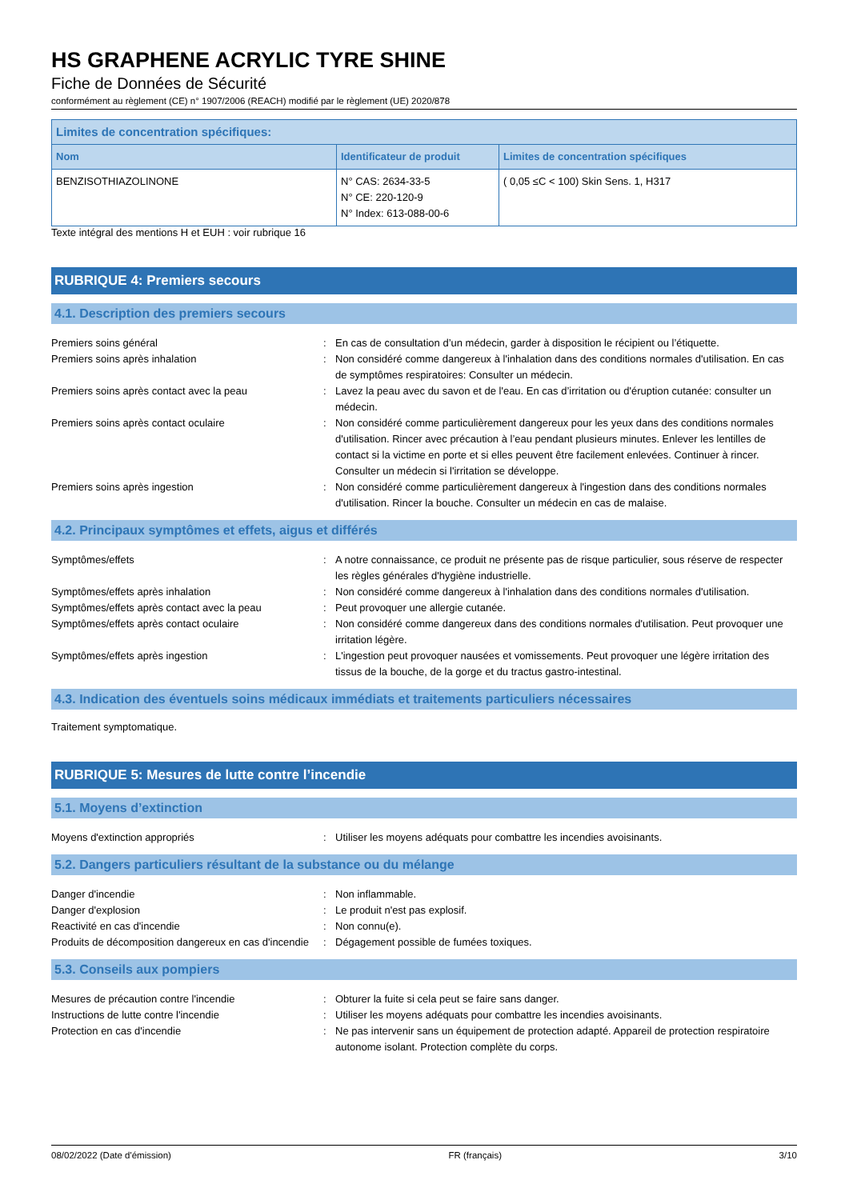HS GRAPHENE ACRYLIC TYRE SHINE
Fiche de Données de Sécurité
conformément au règlement (CE) n° 1907/2006 (REACH) modifié par le règlement (UE) 2020/878
| Limites de concentration spécifiques: | | |
| --- | --- | --- |
| Nom | Identificateur de produit | Limites de concentration spécifiques |
| BENZISOTHIAZOLINONE | N° CAS: 2634-33-5 N° CE: 220-120-9 N° Index: 613-088-00-6 | ( 0,05 ≤C < 100) Skin Sens. 1, H317 |
Texte intégral des mentions H et EUH : voir rubrique 16
RUBRIQUE 4: Premiers secours
4.1. Description des premiers secours
Premiers soins général
:
En cas de consultation d’un médecin, garder à disposition le récipient ou l’étiquette.
Premiers soins après inhalation
:
Non considéré comme dangereux à l'inhalation dans des conditions normales d'utilisation. En cas de symptômes respiratoires: Consulter un médecin.
Premiers soins après contact avec la peau
:
Lavez la peau avec du savon et de l'eau. En cas d’irritation ou d'éruption cutanée: consulter un médecin.
Premiers soins après contact oculaire
:
Non considéré comme particulièrement dangereux pour les yeux dans des conditions normales d'utilisation. Rincer avec précaution à l’eau pendant plusieurs minutes. Enlever les lentilles de contact si la victime en porte et si elles peuvent être facilement enlevées. Continuer à rincer. Consulter un médecin si l'irritation se développe.
Premiers soins après ingestion
:
Non considéré comme particulièrement dangereux à l'ingestion dans des conditions normales d'utilisation. Rincer la bouche. Consulter un médecin en cas de malaise.
4.2. Principaux symptômes et effets, aigus et différés
Symptômes/effets
:
A notre connaissance, ce produit ne présente pas de risque particulier, sous réserve de respecter les règles générales d'hygiène industrielle.
Symptômes/effets après inhalation
:
Non considéré comme dangereux à l'inhalation dans des conditions normales d'utilisation.
Symptômes/effets après contact avec la peau
:
Peut provoquer une allergie cutanée.
Symptômes/effets après contact oculaire
:
Non considéré comme dangereux dans des conditions normales d'utilisation. Peut provoquer une irritation légère.
Symptômes/effets après ingestion
:
L'ingestion peut provoquer nausées et vomissements. Peut provoquer une légère irritation des tissus de la bouche, de la gorge et du tractus gastro-intestinal.
4.3. Indication des éventuels soins médicaux immédiats et traitements particuliers nécessaires
Traitement symptomatique.
RUBRIQUE 5: Mesures de lutte contre l’incendie
5.1. Moyens d’extinction
Moyens d'extinction appropriés
:
Utiliser les moyens adéquats pour combattre les incendies avoisinants.
5.2. Dangers particuliers résultant de la substance ou du mélange
Danger d'incendie
:
Non inflammable.
Danger d'explosion
:
Le produit n'est pas explosif.
Reactivité en cas d'incendie
:
Non connu(e).
Produits de décomposition dangereux en cas d'incendie
:
Dégagement possible de fumées toxiques.
5.3. Conseils aux pompiers
Mesures de précaution contre l'incendie
:
Obturer la fuite si cela peut se faire sans danger.
Instructions de lutte contre l'incendie
:
Utiliser les moyens adéquats pour combattre les incendies avoisinants.
Protection en cas d'incendie
:
Ne pas intervenir sans un équipement de protection adapté. Appareil de protection respiratoire autonome isolant. Protection complète du corps.
08/02/2022 (Date d'émission) FR (français) 3/10